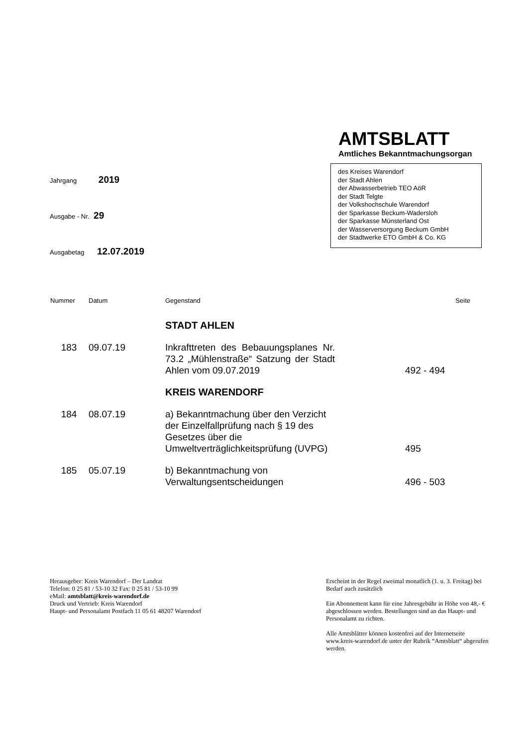AMTSBLATT
Amtliches Bekanntmachungsorgan
des Kreises Warendorf
der Stadt Ahlen
der Abwasserbetrieb TEO AöR
der Stadt Telgte
der Volkshochschule Warendorf
der Sparkasse Beckum-Wadersloh
der Sparkasse Münsterland Ost
der Wasserversorgung Beckum GmbH
der Stadtwerke ETO GmbH & Co. KG
Jahrgang 2019
Ausgabe - Nr. 29
Ausgabetag 12.07.2019
| Nummer | Datum | Gegenstand | Seite |
| --- | --- | --- | --- |
| | | STADT AHLEN | |
| 183 | 09.07.19 | Inkrafttreten des Bebauungsplanes Nr. 73.2 „Mühlenstraße“ Satzung der Stadt Ahlen vom 09.07.2019 | 492 - 494 |
| | | KREIS WARENDORF | |
| 184 | 08.07.19 | a) Bekanntmachung über den Verzicht der Einzelfallprüfung nach § 19 des Gesetzes über die Umweltverträglichkeitsprüfung (UVPG) | 495 |
| 185 | 05.07.19 | b) Bekanntmachung von Verwaltungsentscheidungen | 496 - 503 |
Herausgeber: Kreis Warendorf – Der Landrat
Telefon: 0 25 81 / 53-10 32 Fax: 0 25 81 / 53-10 99
eMail: amtsblatt@kreis-warendorf.de
Druck und Vertrieb: Kreis Warendorf
Haupt- und Personalamt Postfach 11 05 61 48207 Warendorf
Erscheint in der Regel zweimal monatlich (1. u. 3. Freitag) bei Bedarf auch zusätzlich
Ein Abonnement kann für eine Jahresgebühr in Höhe von 48,- € abgeschlossen werden. Bestellungen sind an das Haupt- und Personalamt zu richten.
Alle Amtsblätter können kostenfrei auf der Internetseite www.kreis-warendorf.de unter der Rubrik “Amtsblatt“ abgerufen werden.